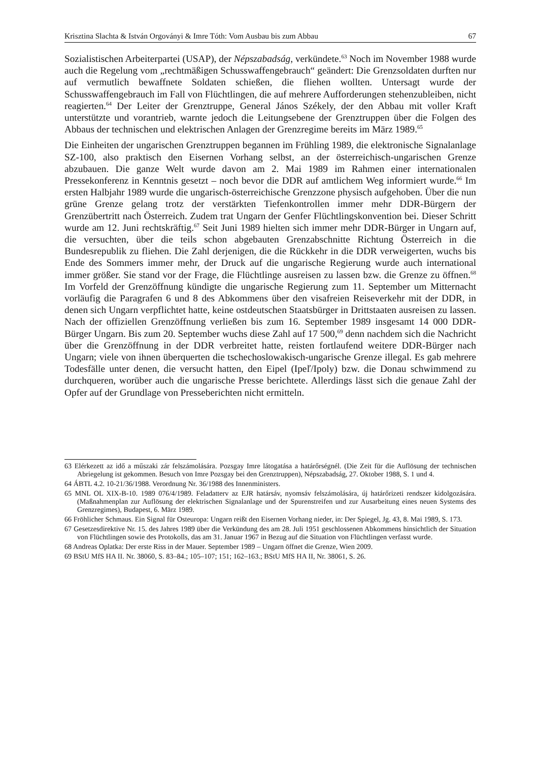Krisztina Slachta & István Orgoványi & Imre Tóth: Vom Ausbau bis zum Abbau 67
Sozialistischen Arbeiterpartei (USAP), der Népszabadság, verkündete.<sup>63</sup> Noch im November 1988 wurde auch die Regelung vom „rechtmäßigen Schusswaffengebrauch“ geändert: Die Grenzsoldaten durften nur auf vermutlich bewaffnete Soldaten schießen, die fliehen wollten. Untersagt wurde der Schusswaffengebrauch im Fall von Flüchtlingen, die auf mehrere Aufforderungen stehenzubleiben, nicht reagierten.<sup>64</sup> Der Leiter der Grenztruppe, General János Székely, der den Abbau mit voller Kraft unterstützte und vorantrieb, warnte jedoch die Leitungsebene der Grenztruppen über die Folgen des Abbaus der technischen und elektrischen Anlagen der Grenzregime bereits im März 1989.<sup>65</sup>
Die Einheiten der ungarischen Grenztruppen begannen im Frühling 1989, die elektronische Signalanlage SZ-100, also praktisch den Eisernen Vorhang selbst, an der österreichisch-ungarischen Grenze abzubauen. Die ganze Welt wurde davon am 2. Mai 1989 im Rahmen einer internationalen Pressekonferenz in Kenntnis gesetzt – noch bevor die DDR auf amtlichem Weg informiert wurde.<sup>66</sup> Im ersten Halbjahr 1989 wurde die ungarisch-österreichische Grenzzone physisch aufgehoben. Über die nun grüne Grenze gelang trotz der verstärkten Tiefenkontrollen immer mehr DDR-Bürgern der Grenzübertritt nach Österreich. Zudem trat Ungarn der Genfer Flüchtlingskonvention bei. Dieser Schritt wurde am 12. Juni rechtskräftig.<sup>67</sup> Seit Juni 1989 hielten sich immer mehr DDR-Bürger in Ungarn auf, die versuchten, über die teils schon abgebauten Grenzabschnitte Richtung Österreich in die Bundesrepublik zu fliehen. Die Zahl derjenigen, die die Rückkehr in die DDR verweigerten, wuchs bis Ende des Sommers immer mehr, der Druck auf die ungarische Regierung wurde auch international immer größer. Sie stand vor der Frage, die Flüchtlinge ausreisen zu lassen bzw. die Grenze zu öffnen.<sup>68</sup> Im Vorfeld der Grenzöffnung kündigte die ungarische Regierung zum 11. September um Mitternacht vorläufig die Paragrafen 6 und 8 des Abkommens über den visafreien Reiseverkehr mit der DDR, in denen sich Ungarn verpflichtet hatte, keine ostdeutschen Staatsbürger in Drittstaaten ausreisen zu lassen. Nach der offiziellen Grenzöffnung verließen bis zum 16. September 1989 insgesamt 14 000 DDR-Bürger Ungarn. Bis zum 20. September wuchs diese Zahl auf 17 500,<sup>69</sup> denn nachdem sich die Nachricht über die Grenzöffnung in der DDR verbreitet hatte, reisten fortlaufend weitere DDR-Bürger nach Ungarn; viele von ihnen überquerten die tschechoslowakisch-ungarische Grenze illegal. Es gab mehrere Todesfälle unter denen, die versucht hatten, den Eipel (Ipeľ/Ipoly) bzw. die Donau schwimmend zu durchqueren, worüber auch die ungarische Presse berichtete. Allerdings lässt sich die genaue Zahl der Opfer auf der Grundlage von Presseberichten nicht ermitteln.
63 Elérkezett az idő a műszaki zár felszámolására. Pozsgay Imre látogatása a határőrségnél. (Die Zeit für die Auflösung der technischen Abriegelung ist gekommen. Besuch von Imre Pozsgay bei den Grenztruppen), Népszabadság, 27. Oktober 1988, S. 1 und 4.
64 ÁBTL 4.2. 10-21/36/1988. Verordnung Nr. 36/1988 des Innenministers.
65 MNL OL XIX-B-10. 1989 076/4/1989. Feladatterv az EJR határsáv, nyomsáv felszámolására, új határőrizeti rendszer kidolgozására. (Maßnahmenplan zur Auflösung der elektrischen Signalanlage und der Spurenstreifen und zur Ausarbeitung eines neuen Systems des Grenzregimes), Budapest, 6. März 1989.
66 Fröhlicher Schmaus. Ein Signal für Osteuropa: Ungarn reißt den Eisernen Vorhang nieder, in: Der Spiegel, Jg. 43, 8. Mai 1989, S. 173.
67 Gesetzesdirektive Nr. 15. des Jahres 1989 über die Verkündung des am 28. Juli 1951 geschlossenen Abkommens hinsichtlich der Situation von Flüchtlingen sowie des Protokolls, das am 31. Januar 1967 in Bezug auf die Situation von Flüchtlingen verfasst wurde.
68 Andreas Oplatka: Der erste Riss in der Mauer. September 1989 – Ungarn öffnet die Grenze, Wien 2009.
69 BStU MfS HA II. Nr. 38060, S. 83–84.; 105–107; 151; 162–163.; BStU MfS HA II, Nr. 38061, S. 26.